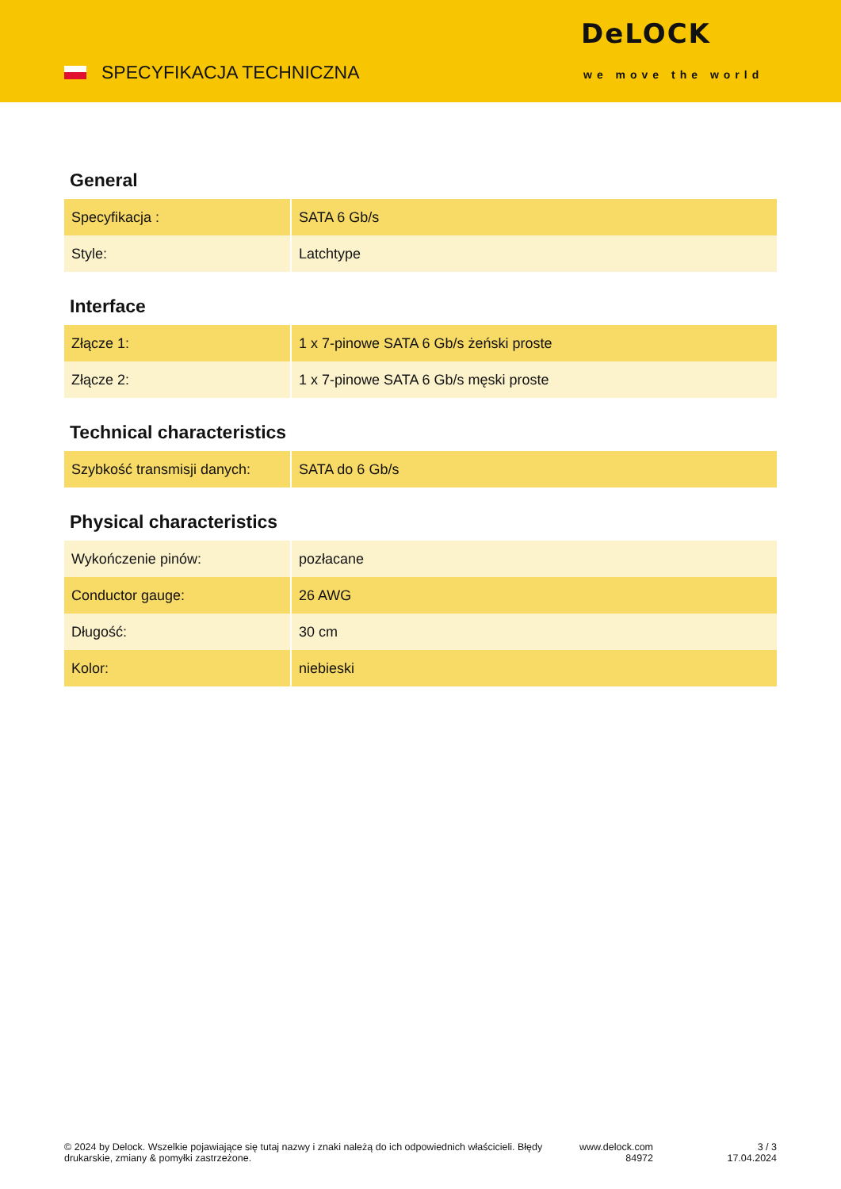SPECYFIKACJA TECHNICZNA
DeLOCK
we move the world
General
| Specyfikacja : | SATA 6 Gb/s |
| Style: | Latchtype |
Interface
| Złącze 1: | 1 x 7-pinowe SATA 6 Gb/s żeński proste |
| Złącze 2: | 1 x 7-pinowe SATA 6 Gb/s męski proste |
Technical characteristics
| Szybkość transmisji danych: | SATA do 6 Gb/s |
Physical characteristics
| Wykończenie pinów: | pozłacane |
| Conductor gauge: | 26 AWG |
| Długość: | 30 cm |
| Kolor: | niebieski |
© 2024 by Delock. Wszelkie pojawiające się tutaj nazwy i znaki należą do ich odpowiednich właścicieli. Błędy drukarskie, zmiany & pomyłki zastrzeżone.
www.delock.com
84972
3 / 3
17.04.2024